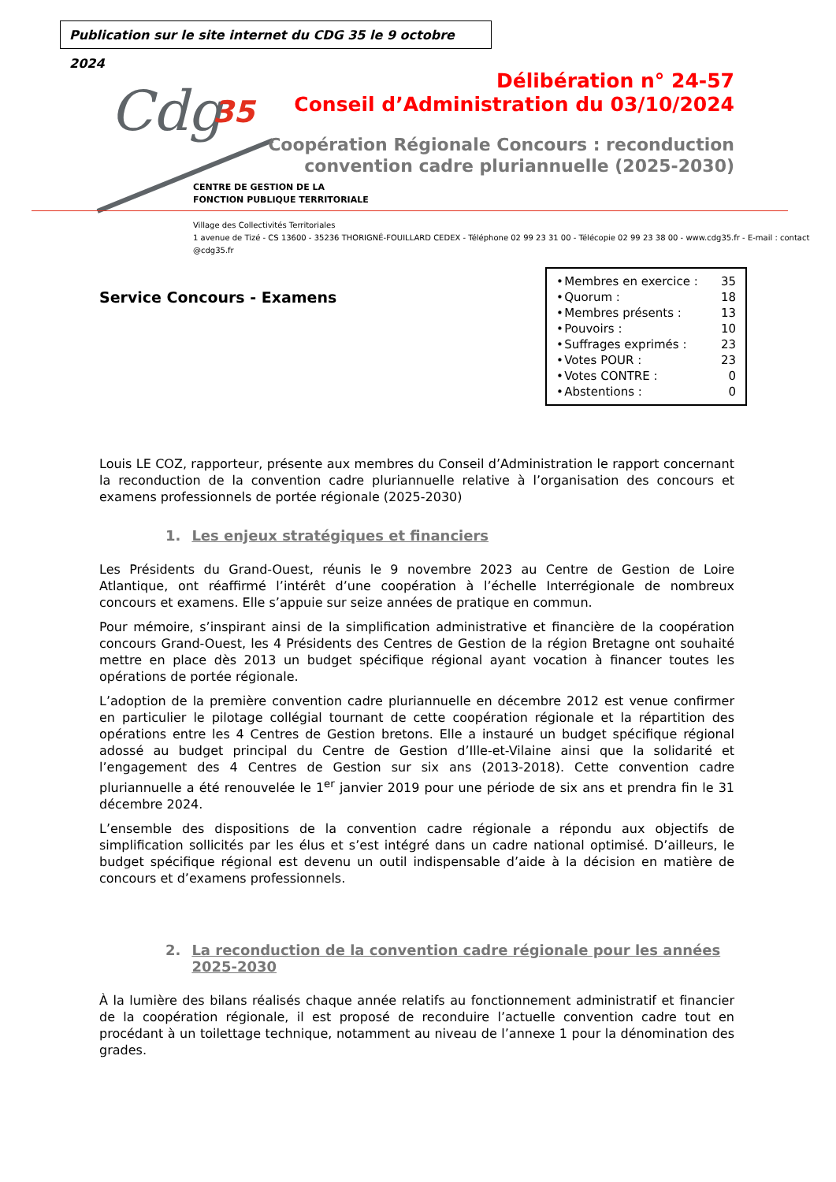Publication sur le site internet du CDG 35 le 9 octobre 2024
Cdg 35
CENTRE DE GESTION DE LA
FONCTION PUBLIQUE TERRITORIALE
Village des Collectivités Territoriales
1 avenue de Tizé - CS 13600 - 35236 THORIGNÉ-FOUILLARD CEDEX - Téléphone 02 99 23 31 00 - Télécopie 02 99 23 38 00 - www.cdg35.fr - E-mail : contact @cdg35.fr
Délibération n° 24-57
Conseil d’Administration du 03/10/2024
Coopération Régionale Concours : reconduction
convention cadre pluriannuelle (2025-2030)
Service Concours - Examens
| • | Membres en exercice : | 35 |
| • | Quorum : | 18 |
| • | Membres présents : | 13 |
| • | Pouvoirs : | 10 |
| • | Suffrages exprimés : | 23 |
| • | Votes POUR : | 23 |
| • | Votes CONTRE : | 0 |
| • | Abstentions : | 0 |
Louis LE COZ, rapporteur, présente aux membres du Conseil d’Administration le rapport concernant la reconduction de la convention cadre pluriannuelle relative à l’organisation des concours et examens professionnels de portée régionale (2025-2030)
1. Les enjeux stratégiques et financiers
Les Présidents du Grand-Ouest, réunis le 9 novembre 2023 au Centre de Gestion de Loire Atlantique, ont réaffirmé l’intérêt d’une coopération à l’échelle Interrégionale de nombreux concours et examens. Elle s’appuie sur seize années de pratique en commun.
Pour mémoire, s’inspirant ainsi de la simplification administrative et financière de la coopération concours Grand-Ouest, les 4 Présidents des Centres de Gestion de la région Bretagne ont souhaité mettre en place dès 2013 un budget spécifique régional ayant vocation à financer toutes les opérations de portée régionale.
L’adoption de la première convention cadre pluriannuelle en décembre 2012 est venue confirmer en particulier le pilotage collégial tournant de cette coopération régionale et la répartition des opérations entre les 4 Centres de Gestion bretons. Elle a instauré un budget spécifique régional adossé au budget principal du Centre de Gestion d’Ille-et-Vilaine ainsi que la solidarité et l’engagement des 4 Centres de Gestion sur six ans (2013-2018). Cette convention cadre pluriannuelle a été renouvelée le 1<sup>er</sup> janvier 2019 pour une période de six ans et prendra fin le 31 décembre 2024.
L’ensemble des dispositions de la convention cadre régionale a répondu aux objectifs de simplification sollicités par les élus et s’est intégré dans un cadre national optimisé. D’ailleurs, le budget spécifique régional est devenu un outil indispensable d’aide à la décision en matière de concours et d’examens professionnels.
2. La reconduction de la convention cadre régionale pour les années 2025-2030
À la lumière des bilans réalisés chaque année relatifs au fonctionnement administratif et financier de la coopération régionale, il est proposé de reconduire l’actuelle convention cadre tout en procédant à un toilettage technique, notamment au niveau de l’annexe 1 pour la dénomination des grades.